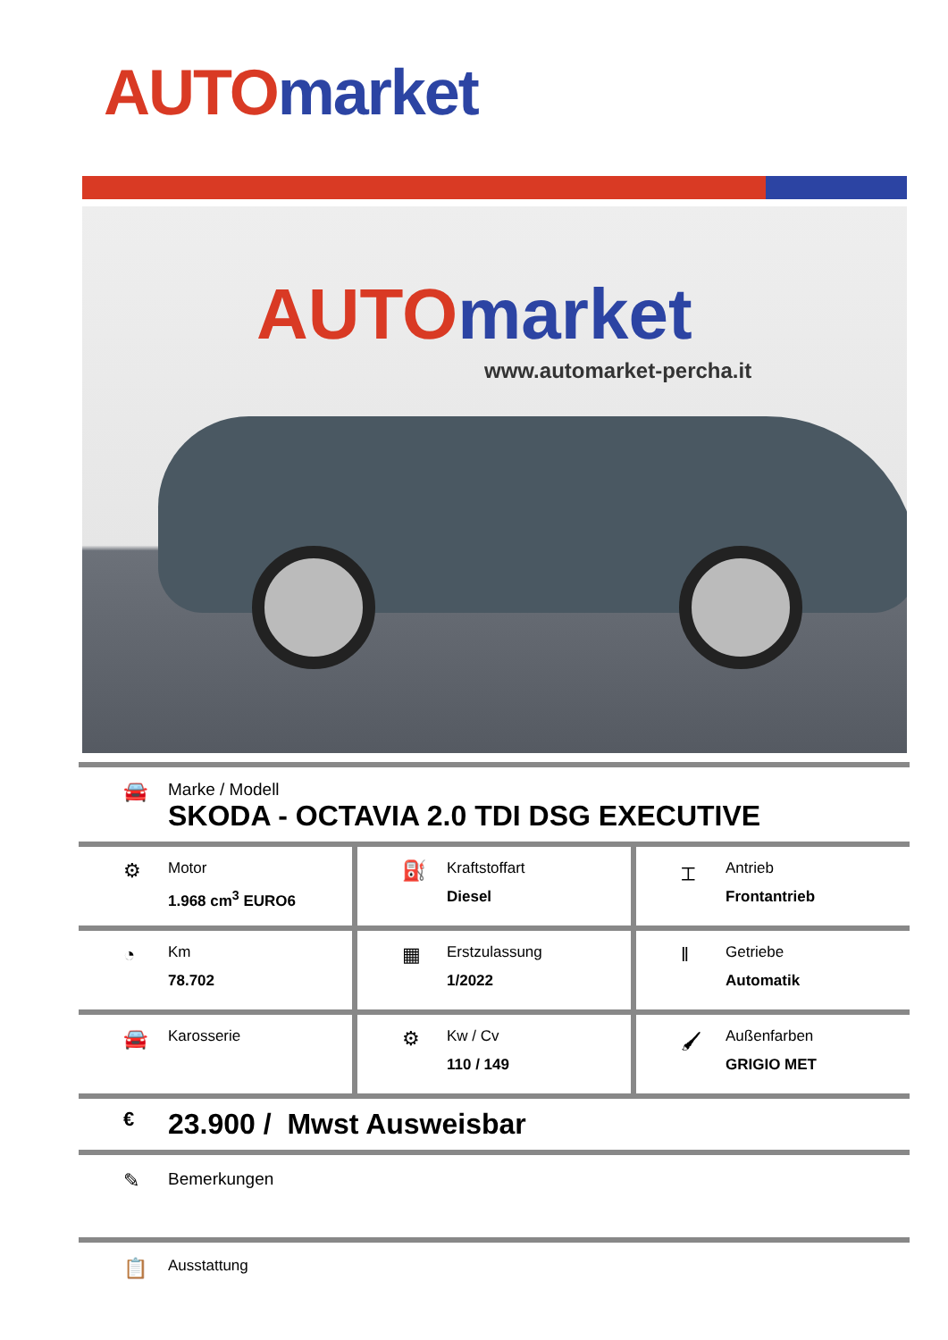AUTO market
AUTO market
www.automarket-percha.it
🚘
Marke / Modell
SKODA - OCTAVIA 2.0 TDI DSG EXECUTIVE
⚙
Motor
1.968 cm<sup>3</sup> EURO6
⛽
Kraftstoffart
Diesel
⌶
Antrieb
Frontantrieb
◔
Km
78.702
▦
Erstzulassung
1/2022
‖
Getriebe
Automatik
🚘
Karosserie
⚙
Kw / Cv
110 / 149
🖌
Außenfarben
GRIGIO MET
€
23.900 / Mwst Ausweisbar
✎
Bemerkungen
📋
Ausstattung